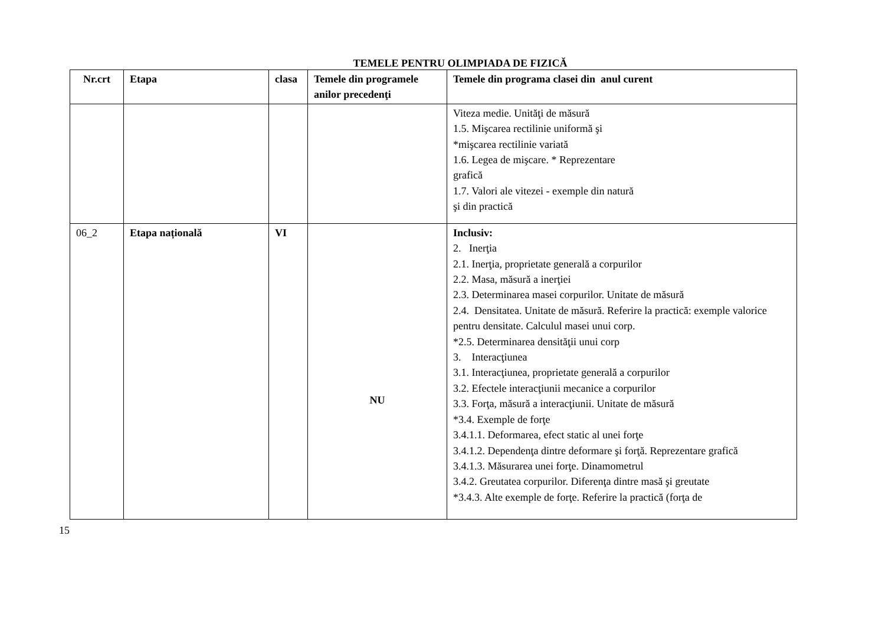TEMELE PENTRU OLIMPIADA DE FIZICĂ
| Nr.crt | Etapa | clasa | Temele din programele anilor precedenţi | Temele din programa clasei din anul curent |
| --- | --- | --- | --- | --- |
| | | | | Viteza medie. Unităţi de măsură 1.5. Mişcarea rectilinie uniformă şi *mişcarea rectilinie variată 1.6. Legea de mişcare. * Reprezentare grafică 1.7. Valori ale vitezei - exemple din natură şi din practică |
| 06_2 | Etapa națională | VI | NU | Inclusiv: 2. Inerţia 2.1. Inerţia, proprietate generală a corpurilor 2.2. Masa, măsură a inerţiei 2.3. Determinarea masei corpurilor. Unitate de măsură 2.4. Densitatea. Unitate de măsură. Referire la practică: exemple valorice pentru densitate. Calculul masei unui corp. *2.5. Determinarea densităţii unui corp 3. Interacţiunea 3.1. Interacţiunea, proprietate generală a corpurilor 3.2. Efectele interacţiunii mecanice a corpurilor 3.3. Forţa, măsură a interacţiunii. Unitate de măsură *3.4. Exemple de forţe 3.4.1.1. Deformarea, efect static al unei forţe 3.4.1.2. Dependenţa dintre deformare şi forţă. Reprezentare grafică 3.4.1.3. Măsurarea unei forţe. Dinamometrul 3.4.2. Greutatea corpurilor. Diferenţa dintre masă şi greutate *3.4.3. Alte exemple de forţe. Referire la practică (forţa de |
15